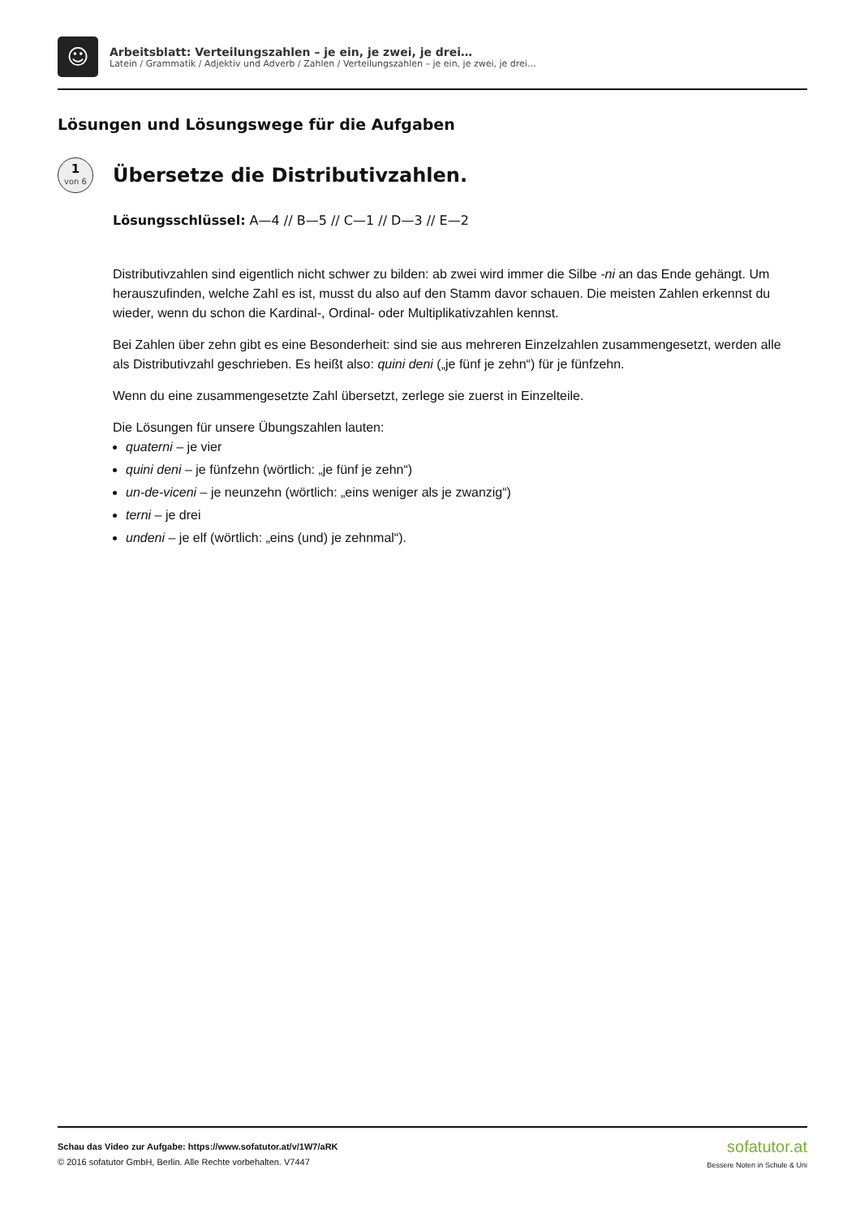☺
Arbeitsblatt: Verteilungszahlen – je ein, je zwei, je drei…
Latein / Grammatik / Adjektiv und Adverb / Zahlen / Verteilungszahlen – je ein, je zwei, je drei…
Lösungen und Lösungswege für die Aufgaben
1
von 6
Übersetze die Distributivzahlen.
Lösungsschlüssel: A—4 // B—5 // C—1 // D—3 // E—2
Distributivzahlen sind eigentlich nicht schwer zu bilden: ab zwei wird immer die Silbe -ni an das Ende gehängt. Um herauszufinden, welche Zahl es ist, musst du also auf den Stamm davor schauen. Die meisten Zahlen erkennst du wieder, wenn du schon die Kardinal-, Ordinal- oder Multiplikativzahlen kennst.
Bei Zahlen über zehn gibt es eine Besonderheit: sind sie aus mehreren Einzelzahlen zusammengesetzt, werden alle als Distributivzahl geschrieben. Es heißt also: quini deni („je fünf je zehn“) für je fünfzehn.
Wenn du eine zusammengesetzte Zahl übersetzt, zerlege sie zuerst in Einzelteile.
Die Lösungen für unsere Übungszahlen lauten:
quaterni – je vier
quini deni – je fünfzehn (wörtlich: „je fünf je zehn“)
un-de-viceni – je neunzehn (wörtlich: „eins weniger als je zwanzig“)
terni – je drei
undeni – je elf (wörtlich: „eins (und) je zehnmal“).
Schau das Video zur Aufgabe: https://www.sofatutor.at/v/1W7/aRK
© 2016 sofatutor GmbH, Berlin. Alle Rechte vorbehalten. V7447
sofatutor.at
Bessere Noten in Schule & Uni